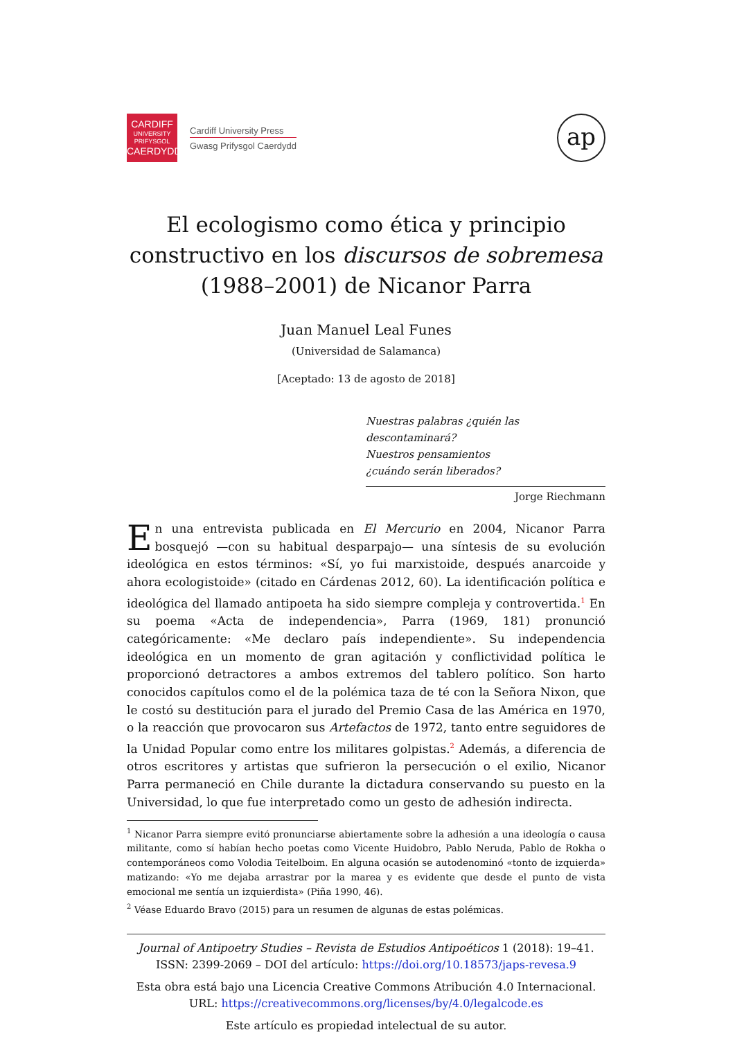CARDIFF
UNIVERSITY
PRIFYSGOL
CAERDYDD
Cardiff University Press
Gwasg Prifysgol Caerdydd
ap
El ecologismo como ética y principio constructivo en los discursos de sobremesa (1988–2001) de Nicanor Parra
Juan Manuel Leal Funes
(Universidad de Salamanca)
[Aceptado: 13 de agosto de 2018]
Nuestras palabras ¿quién las descontaminará?
Nuestros pensamientos
¿cuándo serán liberados?
Jorge Riechmann
En una entrevista publicada en El Mercurio en 2004, Nicanor Parra bosquejó —con su habitual desparpajo— una síntesis de su evolución ideológica en estos términos: «Sí, yo fui marxistoide, después anarcoide y ahora ecologistoide» (citado en Cárdenas 2012, 60). La identificación política e ideológica del llamado antipoeta ha sido siempre compleja y controvertida.<sup>1</sup> En su poema «Acta de independencia», Parra (1969, 181) pronunció categóricamente: «Me declaro país independiente». Su independencia ideológica en un momento de gran agitación y conflictividad política le proporcionó detractores a ambos extremos del tablero político. Son harto conocidos capítulos como el de la polémica taza de té con la Señora Nixon, que le costó su destitución para el jurado del Premio Casa de las América en 1970, o la reacción que provocaron sus Artefactos de 1972, tanto entre seguidores de la Unidad Popular como entre los militares golpistas.<sup>2</sup> Además, a diferencia de otros escritores y artistas que sufrieron la persecución o el exilio, Nicanor Parra permaneció en Chile durante la dictadura conservando su puesto en la Universidad, lo que fue interpretado como un gesto de adhesión indirecta.
<sup>1</sup> Nicanor Parra siempre evitó pronunciarse abiertamente sobre la adhesión a una ideología o causa militante, como sí habían hecho poetas como Vicente Huidobro, Pablo Neruda, Pablo de Rokha o contemporáneos como Volodia Teitelboim. En alguna ocasión se autodenominó «tonto de izquierda» matizando: «Yo me dejaba arrastrar por la marea y es evidente que desde el punto de vista emocional me sentía un izquierdista» (Piña 1990, 46).
<sup>2</sup> Véase Eduardo Bravo (2015) para un resumen de algunas de estas polémicas.
Journal of Antipoetry Studies – Revista de Estudios Antipoéticos 1 (2018): 19–41.
ISSN: 2399-2069 – DOI del artículo: https://doi.org/10.18573/japs-revesa.9
Esta obra está bajo una Licencia Creative Commons Atribución 4.0 Internacional.
URL: https://creativecommons.org/licenses/by/4.0/legalcode.es
Este artículo es propiedad intelectual de su autor.